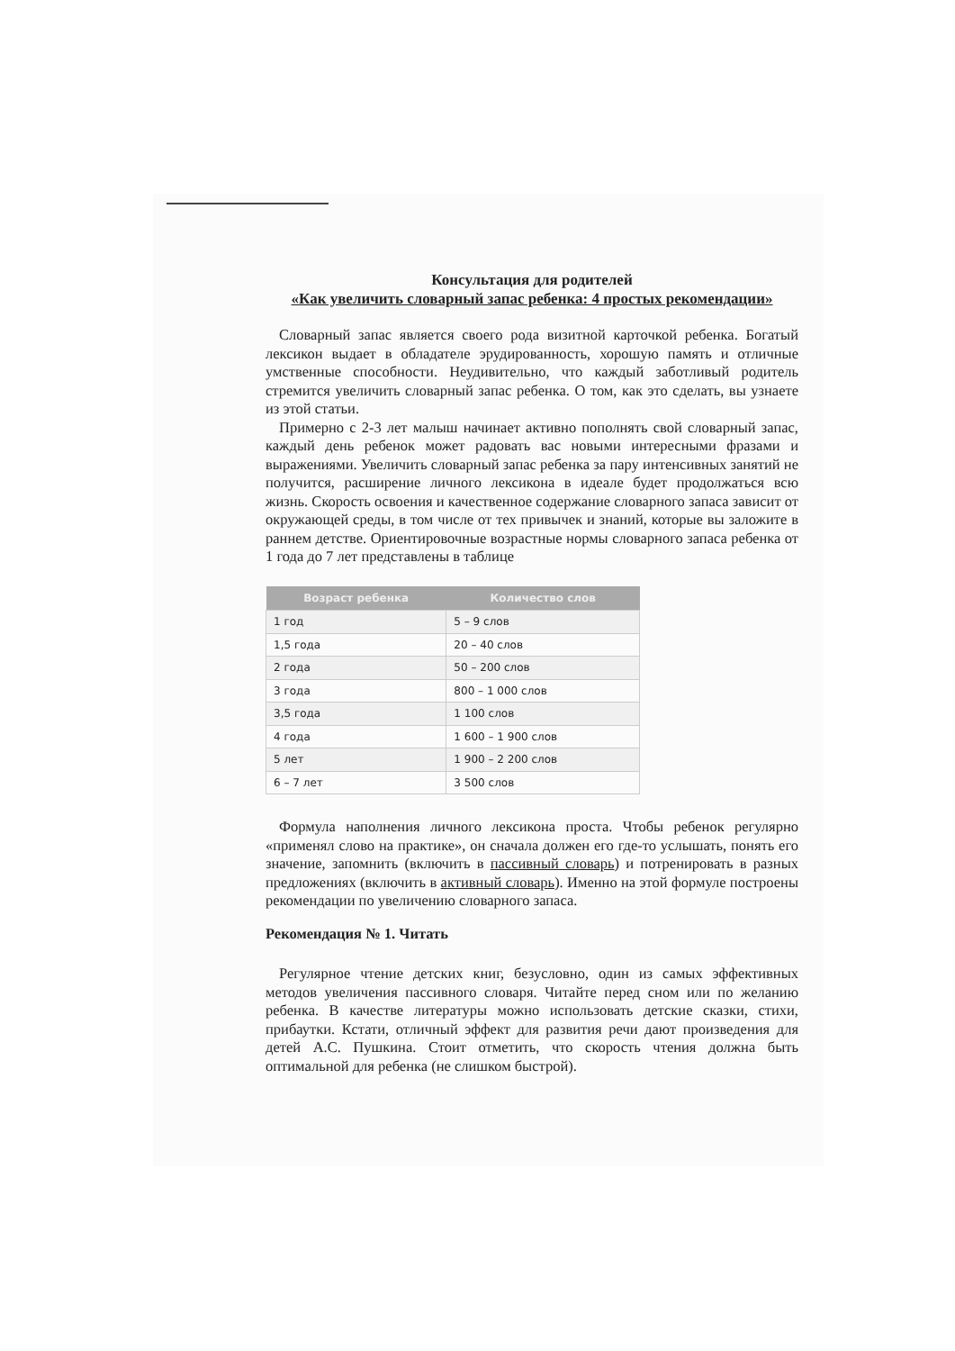Консультация для родителей
«Как увеличить словарный запас ребенка: 4 простых рекомендации»
Словарный запас является своего рода визитной карточкой ребенка. Богатый лексикон выдает в обладателе эрудированность, хорошую память и отличные умственные способности. Неудивительно, что каждый заботливый родитель стремится увеличить словарный запас ребенка. О том, как это сделать, вы узнаете из этой статьи.
Примерно с 2-3 лет малыш начинает активно пополнять свой словарный запас, каждый день ребенок может радовать вас новыми интересными фразами и выражениями. Увеличить словарный запас ребенка за пару интенсивных занятий не получится, расширение личного лексикона в идеале будет продолжаться всю жизнь. Скорость освоения и качественное содержание словарного запаса зависит от окружающей среды, в том числе от тех привычек и знаний, которые вы заложите в раннем детстве. Ориентировочные возрастные нормы словарного запаса ребенка от 1 года до 7 лет представлены в таблице
| Возраст ребенка | Количество слов |
| --- | --- |
| 1 год | 5 – 9 слов |
| 1,5 года | 20 – 40 слов |
| 2 года | 50 – 200 слов |
| 3 года | 800 – 1 000 слов |
| 3,5 года | 1 100 слов |
| 4 года | 1 600 – 1 900 слов |
| 5 лет | 1 900 – 2 200 слов |
| 6 – 7 лет | 3 500 слов |
Формула наполнения личного лексикона проста. Чтобы ребенок регулярно «применял слово на практике», он сначала должен его где-то услышать, понять его значение, запомнить (включить в пассивный словарь) и потренировать в разных предложениях (включить в активный словарь). Именно на этой формуле построены рекомендации по увеличению словарного запаса.
Рекомендация № 1. Читать
Регулярное чтение детских книг, безусловно, один из самых эффективных методов увеличения пассивного словаря. Читайте перед сном или по желанию ребенка. В качестве литературы можно использовать детские сказки, стихи, прибаутки. Кстати, отличный эффект для развития речи дают произведения для детей А.С. Пушкина. Стоит отметить, что скорость чтения должна быть оптимальной для ребенка (не слишком быстрой).